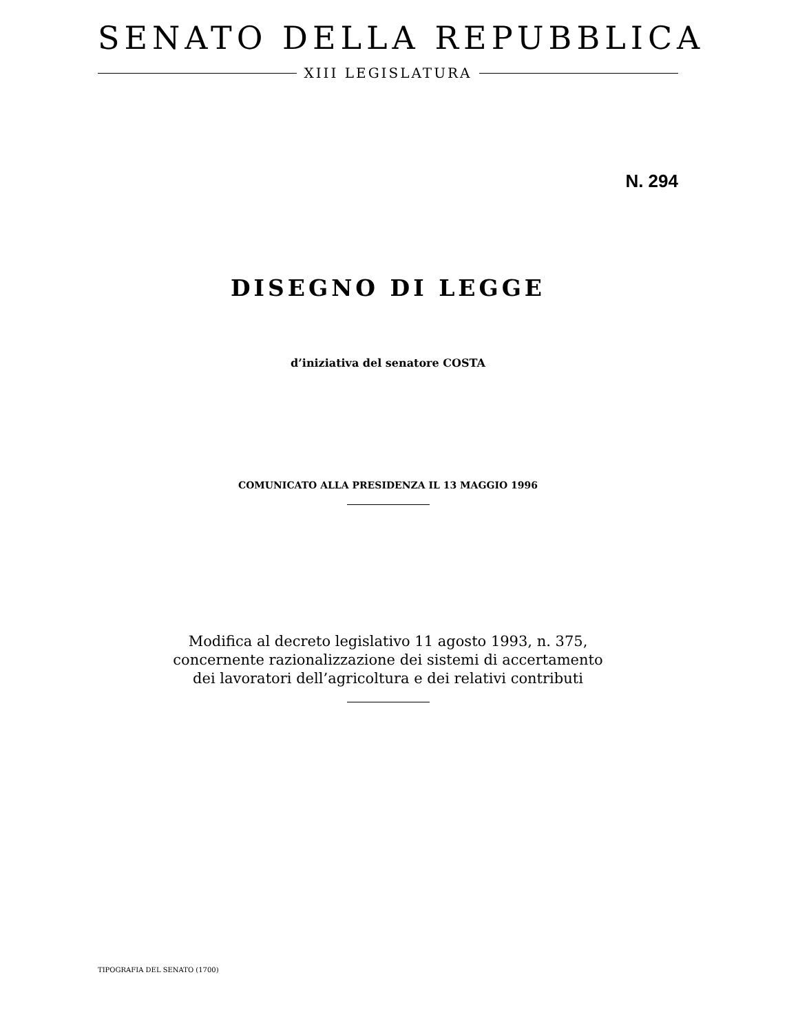SENATO DELLA REPUBBLICA
XIII LEGISLATURA
N. 294
DISEGNO DI LEGGE
d’iniziativa del senatore COSTA
COMUNICATO ALLA PRESIDENZA IL 13 MAGGIO 1996
Modifica al decreto legislativo 11 agosto 1993, n. 375,
concernente razionalizzazione dei sistemi di accertamento
dei lavoratori dell’agricoltura e dei relativi contributi
TIPOGRAFIA DEL SENATO (1700)